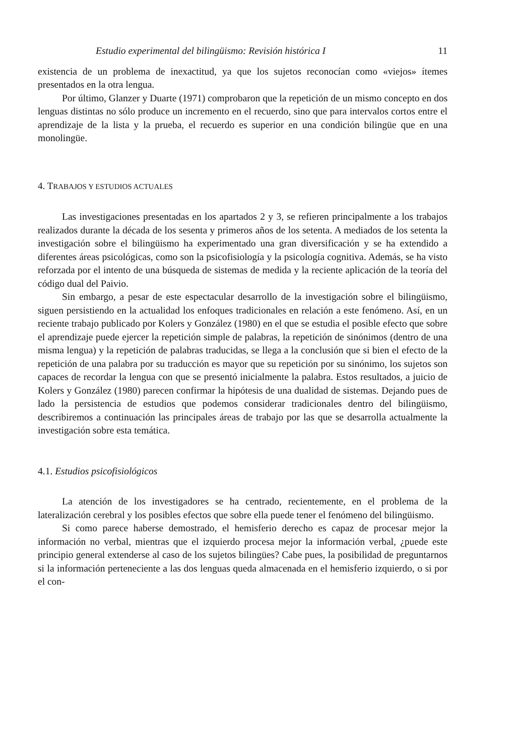Estudio experimental del bilingüismo: Revisión histórica I 11
existencia de un problema de inexactitud, ya que los sujetos reconocían como «viejos» ítemes presentados en la otra lengua.
Por último, Glanzer y Duarte (1971) comprobaron que la repetición de un mismo concepto en dos lenguas distintas no sólo produce un incremento en el recuerdo, sino que para intervalos cortos entre el aprendizaje de la lista y la prueba, el recuerdo es superior en una condición bilingüe que en una monolingüe.
4. TRABAJOS Y ESTUDIOS ACTUALES
Las investigaciones presentadas en los apartados 2 y 3, se refieren principalmente a los trabajos realizados durante la década de los sesenta y primeros años de los setenta. A mediados de los setenta la investigación sobre el bilingüismo ha experimentado una gran diversificación y se ha extendido a diferentes áreas psicológicas, como son la psicofisiología y la psicología cognitiva. Además, se ha visto reforzada por el intento de una búsqueda de sistemas de medida y la reciente aplicación de la teoría del código dual del Paivio.
Sin embargo, a pesar de este espectacular desarrollo de la investigación sobre el bilingüismo, siguen persistiendo en la actualidad los enfoques tradicionales en relación a este fenómeno. Así, en un reciente trabajo publicado por Kolers y González (1980) en el que se estudia el posible efecto que sobre el aprendizaje puede ejercer la repetición simple de palabras, la repetición de sinónimos (dentro de una misma lengua) y la repetición de palabras traducidas, se llega a la conclusión que si bien el efecto de la repetición de una palabra por su traducción es mayor que su repetición por su sinónimo, los sujetos son capaces de recordar la lengua con que se presentó inicialmente la palabra. Estos resultados, a juicio de Kolers y González (1980) parecen confirmar la hipótesis de una dualidad de sistemas. Dejando pues de lado la persistencia de estudios que podemos considerar tradicionales dentro del bilingüismo, describiremos a continuación las principales áreas de trabajo por las que se desarrolla actualmente la investigación sobre esta temática.
4.1. Estudios psicofisiológicos
La atención de los investigadores se ha centrado, recientemente, en el problema de la lateralización cerebral y los posibles efectos que sobre ella puede tener el fenómeno del bilingüismo.
Si como parece haberse demostrado, el hemisferio derecho es capaz de procesar mejor la información no verbal, mientras que el izquierdo procesa mejor la información verbal, ¿puede este principio general extenderse al caso de los sujetos bilingües? Cabe pues, la posibilidad de preguntarnos si la información perteneciente a las dos lenguas queda almacenada en el hemisferio izquierdo, o si por el con-